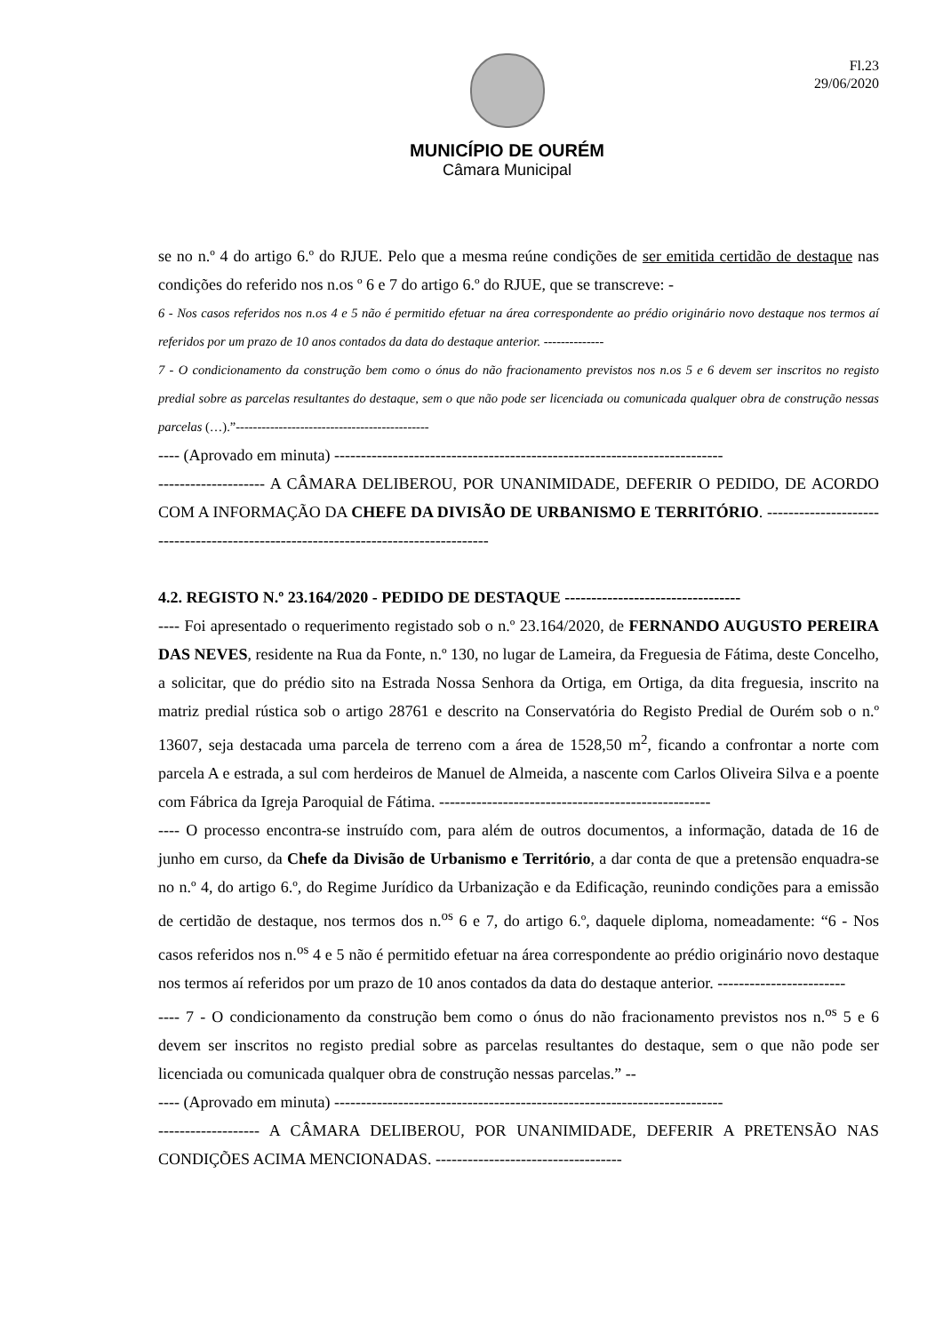Fl.23
29/06/2020
MUNICÍPIO DE OURÉM
Câmara Municipal
se no n.º 4 do artigo 6.º do RJUE. Pelo que a mesma reúne condições de ser emitida certidão de destaque nas condições do referido nos n.os º 6 e 7 do artigo 6.º do RJUE, que se transcreve: -
6 - Nos casos referidos nos n.os 4 e 5 não é permitido efetuar na área correspondente ao prédio originário novo destaque nos termos aí referidos por um prazo de 10 anos contados da data do destaque anterior. --------------
7 - O condicionamento da construção bem como o ónus do não fracionamento previstos nos n.os 5 e 6 devem ser inscritos no registo predial sobre as parcelas resultantes do destaque, sem o que não pode ser licenciada ou comunicada qualquer obra de construção nessas parcelas (…).”---------------------------------------------
---- (Aprovado em minuta) -------------------------------------------------------------------------
-------------------- A CÂMARA DELIBEROU, POR UNANIMIDADE, DEFERIR O PEDIDO, DE ACORDO COM A INFORMAÇÃO DA CHEFE DA DIVISÃO DE URBANISMO E TERRITÓRIO. -----------------------------------------------------------------------------------
4.2. REGISTO N.º 23.164/2020 - PEDIDO DE DESTAQUE ---------------------------------
---- Foi apresentado o requerimento registado sob o n.º 23.164/2020, de FERNANDO AUGUSTO PEREIRA DAS NEVES, residente na Rua da Fonte, n.º 130, no lugar de Lameira, da Freguesia de Fátima, deste Concelho, a solicitar, que do prédio sito na Estrada Nossa Senhora da Ortiga, em Ortiga, da dita freguesia, inscrito na matriz predial rústica sob o artigo 28761 e descrito na Conservatória do Registo Predial de Ourém sob o n.º 13607, seja destacada uma parcela de terreno com a área de 1528,50 m<sup>2</sup>, ficando a confrontar a norte com parcela A e estrada, a sul com herdeiros de Manuel de Almeida, a nascente com Carlos Oliveira Silva e a poente com Fábrica da Igreja Paroquial de Fátima. ---------------------------------------------------
---- O processo encontra-se instruído com, para além de outros documentos, a informação, datada de 16 de junho em curso, da Chefe da Divisão de Urbanismo e Território, a dar conta de que a pretensão enquadra-se no n.º 4, do artigo 6.º, do Regime Jurídico da Urbanização e da Edificação, reunindo condições para a emissão de certidão de destaque, nos termos dos n.<sup>os</sup> 6 e 7, do artigo 6.º, daquele diploma, nomeadamente: “6 - Nos casos referidos nos n.<sup>os</sup> 4 e 5 não é permitido efetuar na área correspondente ao prédio originário novo destaque nos termos aí referidos por um prazo de 10 anos contados da data do destaque anterior. ------------------------
---- 7 - O condicionamento da construção bem como o ónus do não fracionamento previstos nos n.<sup>os</sup> 5 e 6 devem ser inscritos no registo predial sobre as parcelas resultantes do destaque, sem o que não pode ser licenciada ou comunicada qualquer obra de construção nessas parcelas.” --
---- (Aprovado em minuta) -------------------------------------------------------------------------
------------------- A CÂMARA DELIBEROU, POR UNANIMIDADE, DEFERIR A PRETENSÃO NAS CONDIÇÕES ACIMA MENCIONADAS. -----------------------------------